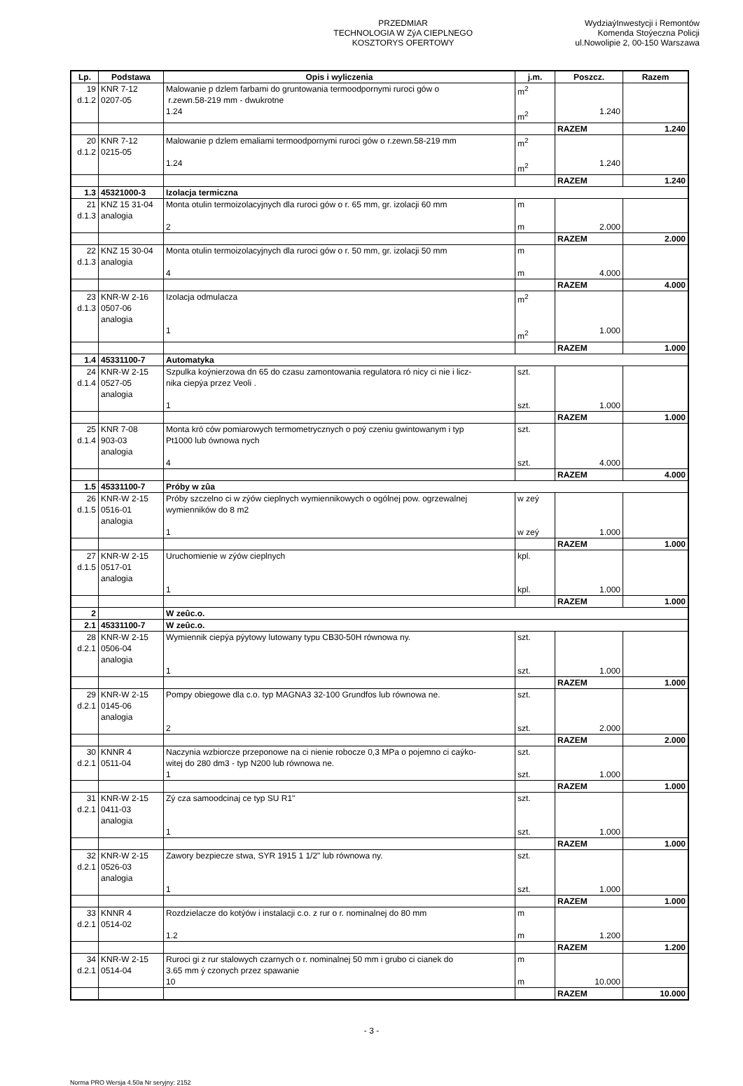PRZEDMIAR
TECHNOLOGIA W ZýA CIEPLNEGO
KOSZTORYS OFERTOWY
WydziaýInwestycji i Remontów
Komenda Stoýeczna Policji
ul.Nowolipie 2, 00-150 Warszawa
| Lp. | Podstawa | Opis i wyliczenia | j.m. | Poszcz. | Razem |
| --- | --- | --- | --- | --- | --- |
| 19 d.1.2 | KNR 7-12 0207-05 | Malowanie p dzlem farbami do gruntowania termoodpornymi ruroci gów o r.zewn.58-219 mm - dwukrotne 1.24 | m<sup>2</sup> m<sup>2</sup> | 1.240 | |
| | | | | RAZEM | 1.240 |
| 20 d.1.2 | KNR 7-12 0215-05 | Malowanie p dzlem emaliami termoodpornymi ruroci gów o r.zewn.58-219 mm 1.24 | m<sup>2</sup> m<sup>2</sup> | 1.240 | |
| | | | | RAZEM | 1.240 |
| 1.3 | 45321000-3 | Izolacja termiczna | | | |
| 21 d.1.3 | KNZ 15 31-04 analogia | Monta otulin termoizolacyjnych dla ruroci gów o r. 65 mm, gr. izolacji 60 mm 2 | m m | 2.000 | |
| | | | | RAZEM | 2.000 |
| 22 d.1.3 | KNZ 15 30-04 analogia | Monta otulin termoizolacyjnych dla ruroci gów o r. 50 mm, gr. izolacji 50 mm 4 | m m | 4.000 | |
| | | | | RAZEM | 4.000 |
| 23 d.1.3 | KNR-W 2-16 0507-06 analogia | Izolacja odmulacza 1 | m<sup>2</sup> m<sup>2</sup> | 1.000 | |
| | | | | RAZEM | 1.000 |
| 1.4 | 45331100-7 | Automatyka | | | |
| 24 d.1.4 | KNR-W 2-15 0527-05 analogia | Szpulka koýnierzowa dn 65 do czasu zamontowania regulatora ró nicy ci nie i licz- nika ciepýa przez Veoli . 1 | szt. szt. | 1.000 | |
| | | | | RAZEM | 1.000 |
| 25 d.1.4 | KNR 7-08 903-03 analogia | Monta kró ców pomiarowych termometrycznych o poý czeniu gwintowanym i typ Pt1000 lub ównowa nych 4 | szt. szt. | 4.000 | |
| | | | | RAZEM | 4.000 |
| 1.5 | 45331100-7 | Próby w zûa | | | |
| 26 d.1.5 | KNR-W 2-15 0516-01 analogia | Próby szczelno ci w zýów cieplnych wymiennikowych o ogólnej pow. ogrzewalnej wymienników do 8 m2 1 | w zeý w zeý | 1.000 | |
| | | | | RAZEM | 1.000 |
| 27 d.1.5 | KNR-W 2-15 0517-01 analogia | Uruchomienie w zýów cieplnych 1 | kpl. kpl. | 1.000 | |
| | | | | RAZEM | 1.000 |
| 2 | | W zeûc.o. | | | |
| 2.1 | 45331100-7 | W zeûc.o. | | | |
| 28 d.2.1 | KNR-W 2-15 0506-04 analogia | Wymiennik ciepýa pýytowy lutowany typu CB30-50H równowa ny. 1 | szt. szt. | 1.000 | |
| | | | | RAZEM | 1.000 |
| 29 d.2.1 | KNR-W 2-15 0145-06 analogia | Pompy obiegowe dla c.o. typ MAGNA3 32-100 Grundfos lub równowa ne. 2 | szt. szt. | 2.000 | |
| | | | | RAZEM | 2.000 |
| 30 d.2.1 | KNNR 4 0511-04 | Naczynia wzbiorcze przeponowe na ci nienie robocze 0,3 MPa o pojemno ci caýko- witej do 280 dm3 - typ N200 lub równowa ne. 1 | szt. szt. | 1.000 | |
| | | | | RAZEM | 1.000 |
| 31 d.2.1 | KNR-W 2-15 0411-03 analogia | Zý cza samoodcinaj ce typ SU R1" 1 | szt. szt. | 1.000 | |
| | | | | RAZEM | 1.000 |
| 32 d.2.1 | KNR-W 2-15 0526-03 analogia | Zawory bezpiecze stwa, SYR 1915 1 1/2" lub równowa ny. 1 | szt. szt. | 1.000 | |
| | | | | RAZEM | 1.000 |
| 33 d.2.1 | KNNR 4 0514-02 | Rozdzielacze do kotýów i instalacji c.o. z rur o r. nominalnej do 80 mm 1.2 | m m | 1.200 | |
| | | | | RAZEM | 1.200 |
| 34 d.2.1 | KNR-W 2-15 0514-04 | Ruroci gi z rur stalowych czarnych o r. nominalnej 50 mm i grubo ci cianek do 3.65 mm ý czonych przez spawanie 10 | m m | 10.000 | |
| | | | | RAZEM | 10.000 |
- 3 -
Norma PRO Wersja 4.50a Nr seryjny: 2152